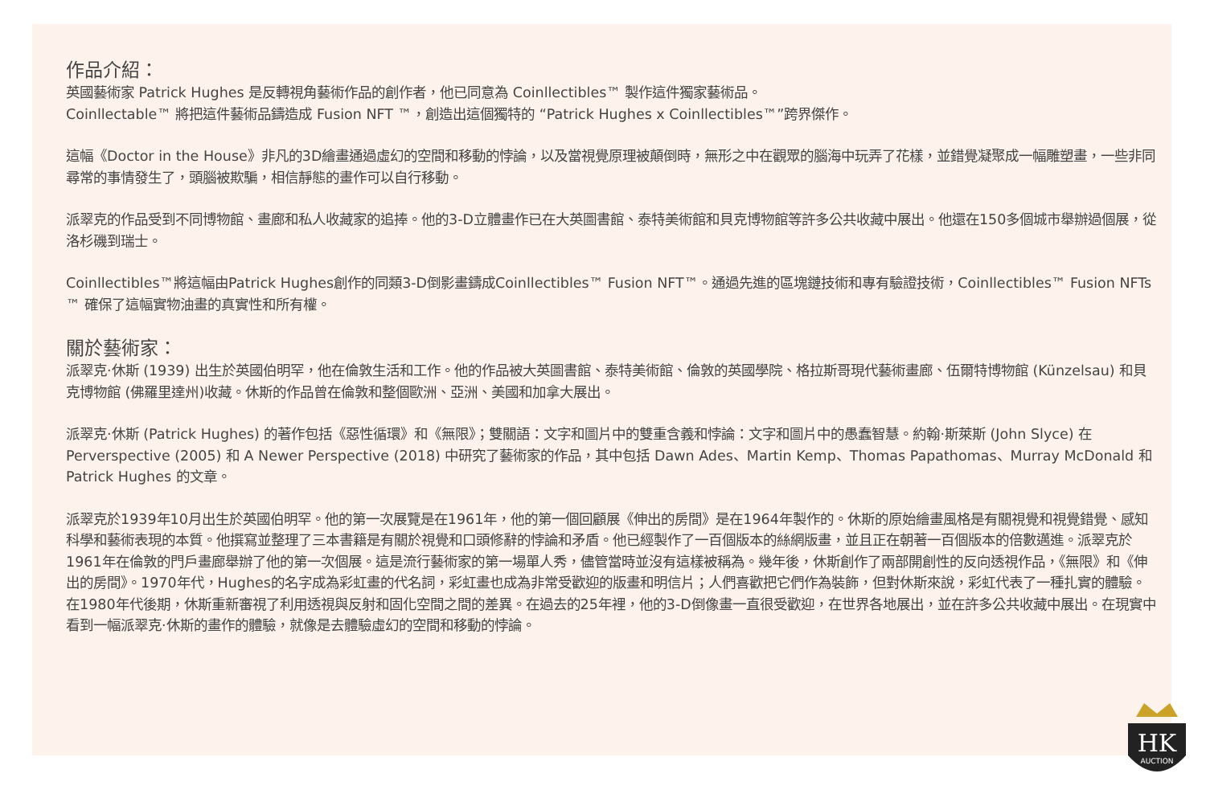作品介紹：
英國藝術家 Patrick Hughes 是反轉視角藝術作品的創作者，他已同意為 Coinllectibles™ 製作這件獨家藝術品。
Coinllectable™ 將把這件藝術品鑄造成 Fusion NFT ™，創造出這個獨特的 “Patrick Hughes x Coinllectibles™”跨界傑作。
這幅《Doctor in the House》非凡的3D繪畫通過虛幻的空間和移動的悖論，以及當視覺原理被顛倒時，無形之中在觀眾的腦海中玩弄了花樣，並錯覺凝聚成一幅雕塑畫，一些非同尋常的事情發生了，頭腦被欺騙，相信靜態的畫作可以自行移動。
派翠克的作品受到不同博物館、畫廊和私人收藏家的追捧。他的3-D立體畫作已在大英圖書館、泰特美術館和貝克博物館等許多公共收藏中展出。他還在150多個城市舉辦過個展，從洛杉磯到瑞士。
Coinllectibles™將這幅由Patrick Hughes創作的同類3-D倒影畫鑄成Coinllectibles™ Fusion NFT™。通過先進的區塊鏈技術和專有驗證技術，Coinllectibles™ Fusion NFTs ™ 確保了這幅實物油畫的真實性和所有權。
關於藝術家：
派翠克·休斯 (1939) 出生於英國伯明罕，他在倫敦生活和工作。他的作品被大英圖書館、泰特美術館、倫敦的英國學院、格拉斯哥現代藝術畫廊、伍爾特博物館 (Künzelsau) 和貝克博物館 (佛羅里達州)收藏。休斯的作品曾在倫敦和整個歐洲、亞洲、美國和加拿大展出。
派翠克·休斯 (Patrick Hughes) 的著作包括《惡性循環》和《無限》；雙關語：文字和圖片中的雙重含義和悖論：文字和圖片中的愚蠢智慧。約翰·斯萊斯 (John Slyce) 在 Perverspective (2005) 和 A Newer Perspective (2018) 中研究了藝術家的作品，其中包括 Dawn Ades、Martin Kemp、Thomas Papathomas、Murray McDonald 和 Patrick Hughes 的文章。
派翠克於1939年10月出生於英國伯明罕。他的第一次展覽是在1961年，他的第一個回顧展《伸出的房間》是在1964年製作的。休斯的原始繪畫風格是有關視覺和視覺錯覺、感知科學和藝術表現的本質。他撰寫並整理了三本書籍是有關於視覺和口頭修辭的悖論和矛盾。他已經製作了一百個版本的絲網版畫，並且正在朝著一百個版本的倍數邁進。派翠克於1961年在倫敦的門戶畫廊舉辦了他的第一次個展。這是流行藝術家的第一場單人秀，儘管當時並沒有這樣被稱為。幾年後，休斯創作了兩部開創性的反向透視作品，《無限》和《伸出的房間》。1970年代，Hughes的名字成為彩虹畫的代名詞，彩虹畫也成為非常受歡迎的版畫和明信片；人們喜歡把它們作為裝飾，但對休斯來說，彩虹代表了一種扎實的體驗。在1980年代後期，休斯重新審視了利用透視與反射和固化空間之間的差異。在過去的25年裡，他的3-D倒像畫一直很受歡迎，在世界各地展出，並在許多公共收藏中展出。在現實中看到一幅派翠克·休斯的畫作的體驗，就像是去體驗虛幻的空間和移動的悖論。
HK
AUCTION